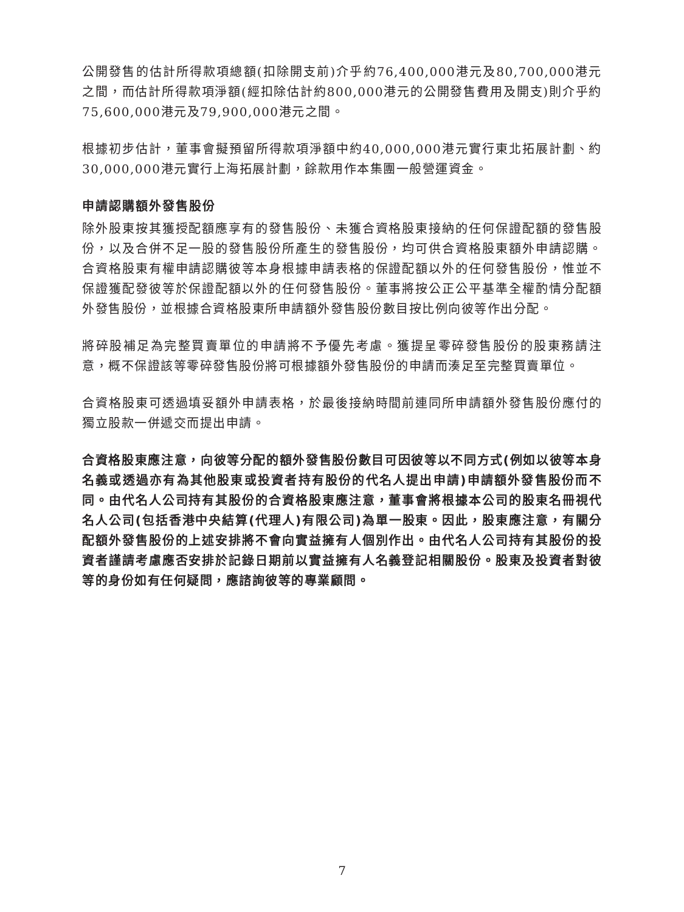公開發售的估計所得款項總額(扣除開支前)介乎約76,400,000港元及80,700,000港元之間，而估計所得款項淨額(經扣除估計約800,000港元的公開發售費用及開支)則介乎約75,600,000港元及79,900,000港元之間。
根據初步估計，董事會擬預留所得款項淨額中約40,000,000港元實行東北拓展計劃、約30,000,000港元實行上海拓展計劃，餘款用作本集團一般營運資金。
申請認購額外發售股份
除外股東按其獲授配額應享有的發售股份、未獲合資格股東接納的任何保證配額的發售股份，以及合併不足一股的發售股份所產生的發售股份，均可供合資格股東額外申請認購。合資格股東有權申請認購彼等本身根據申請表格的保證配額以外的任何發售股份，惟並不保證獲配發彼等於保證配額以外的任何發售股份。董事將按公正公平基準全權酌情分配額外發售股份，並根據合資格股東所申請額外發售股份數目按比例向彼等作出分配。
將碎股補足為完整買賣單位的申請將不予優先考慮。獲提呈零碎發售股份的股東務請注意，概不保證該等零碎發售股份將可根據額外發售股份的申請而湊足至完整買賣單位。
合資格股東可透過填妥額外申請表格，於最後接納時間前連同所申請額外發售股份應付的獨立股款一併遞交而提出申請。
合資格股東應注意，向彼等分配的額外發售股份數目可因彼等以不同方式(例如以彼等本身名義或透過亦有為其他股東或投資者持有股份的代名人提出申請)申請額外發售股份而不同。由代名人公司持有其股份的合資格股東應注意，董事會將根據本公司的股東名冊視代名人公司(包括香港中央結算(代理人)有限公司)為單一股東。因此，股東應注意，有關分配額外發售股份的上述安排將不會向實益擁有人個別作出。由代名人公司持有其股份的投資者謹請考慮應否安排於記錄日期前以實益擁有人名義登記相關股份。股東及投資者對彼等的身份如有任何疑問，應諮詢彼等的專業顧問。
7